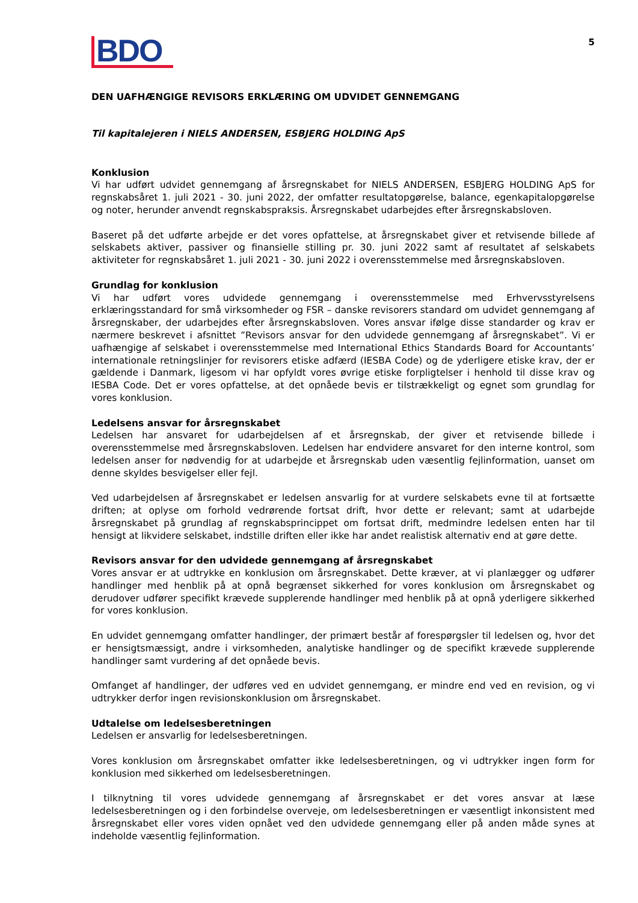BDO
5
DEN UAFHÆNGIGE REVISORS ERKLÆRING OM UDVIDET GENNEMGANG
Til kapitalejeren i NIELS ANDERSEN, ESBJERG HOLDING ApS
Konklusion
Vi har udført udvidet gennemgang af årsregnskabet for NIELS ANDERSEN, ESBJERG HOLDING ApS for regnskabsåret 1. juli 2021 - 30. juni 2022, der omfatter resultatopgørelse, balance, egenkapitalopgørelse og noter, herunder anvendt regnskabspraksis. Årsregnskabet udarbejdes efter årsregnskabsloven.
Baseret på det udførte arbejde er det vores opfattelse, at årsregnskabet giver et retvisende billede af selskabets aktiver, passiver og finansielle stilling pr. 30. juni 2022 samt af resultatet af selskabets aktiviteter for regnskabsåret 1. juli 2021 - 30. juni 2022 i overensstemmelse med årsregnskabsloven.
Grundlag for konklusion
Vi har udført vores udvidede gennemgang i overensstemmelse med Erhvervsstyrelsens erklæringsstandard for små virksomheder og FSR – danske revisorers standard om udvidet gennemgang af årsregnskaber, der udarbejdes efter årsregnskabsloven. Vores ansvar ifølge disse standarder og krav er nærmere beskrevet i afsnittet ”Revisors ansvar for den udvidede gennemgang af årsregnskabet”. Vi er uafhængige af selskabet i overensstemmelse med International Ethics Standards Board for Accountants’ internationale retningslinjer for revisorers etiske adfærd (IESBA Code) og de yderligere etiske krav, der er gældende i Danmark, ligesom vi har opfyldt vores øvrige etiske forpligtelser i henhold til disse krav og IESBA Code. Det er vores opfattelse, at det opnåede bevis er tilstrækkeligt og egnet som grundlag for vores konklusion.
Ledelsens ansvar for årsregnskabet
Ledelsen har ansvaret for udarbejdelsen af et årsregnskab, der giver et retvisende billede i overensstemmelse med årsregnskabsloven. Ledelsen har endvidere ansvaret for den interne kontrol, som ledelsen anser for nødvendig for at udarbejde et årsregnskab uden væsentlig fejlinformation, uanset om denne skyldes besvigelser eller fejl.
Ved udarbejdelsen af årsregnskabet er ledelsen ansvarlig for at vurdere selskabets evne til at fortsætte driften; at oplyse om forhold vedrørende fortsat drift, hvor dette er relevant; samt at udarbejde årsregnskabet på grundlag af regnskabsprincippet om fortsat drift, medmindre ledelsen enten har til hensigt at likvidere selskabet, indstille driften eller ikke har andet realistisk alternativ end at gøre dette.
Revisors ansvar for den udvidede gennemgang af årsregnskabet
Vores ansvar er at udtrykke en konklusion om årsregnskabet. Dette kræver, at vi planlægger og udfører handlinger med henblik på at opnå begrænset sikkerhed for vores konklusion om årsregnskabet og derudover udfører specifikt krævede supplerende handlinger med henblik på at opnå yderligere sikkerhed for vores konklusion.
En udvidet gennemgang omfatter handlinger, der primært består af forespørgsler til ledelsen og, hvor det er hensigtsmæssigt, andre i virksomheden, analytiske handlinger og de specifikt krævede supplerende handlinger samt vurdering af det opnåede bevis.
Omfanget af handlinger, der udføres ved en udvidet gennemgang, er mindre end ved en revision, og vi udtrykker derfor ingen revisionskonklusion om årsregnskabet.
Udtalelse om ledelsesberetningen
Ledelsen er ansvarlig for ledelsesberetningen.
Vores konklusion om årsregnskabet omfatter ikke ledelsesberetningen, og vi udtrykker ingen form for konklusion med sikkerhed om ledelsesberetningen.
I tilknytning til vores udvidede gennemgang af årsregnskabet er det vores ansvar at læse ledelsesberetningen og i den forbindelse overveje, om ledelsesberetningen er væsentligt inkonsistent med årsregnskabet eller vores viden opnået ved den udvidede gennemgang eller på anden måde synes at indeholde væsentlig fejlinformation.